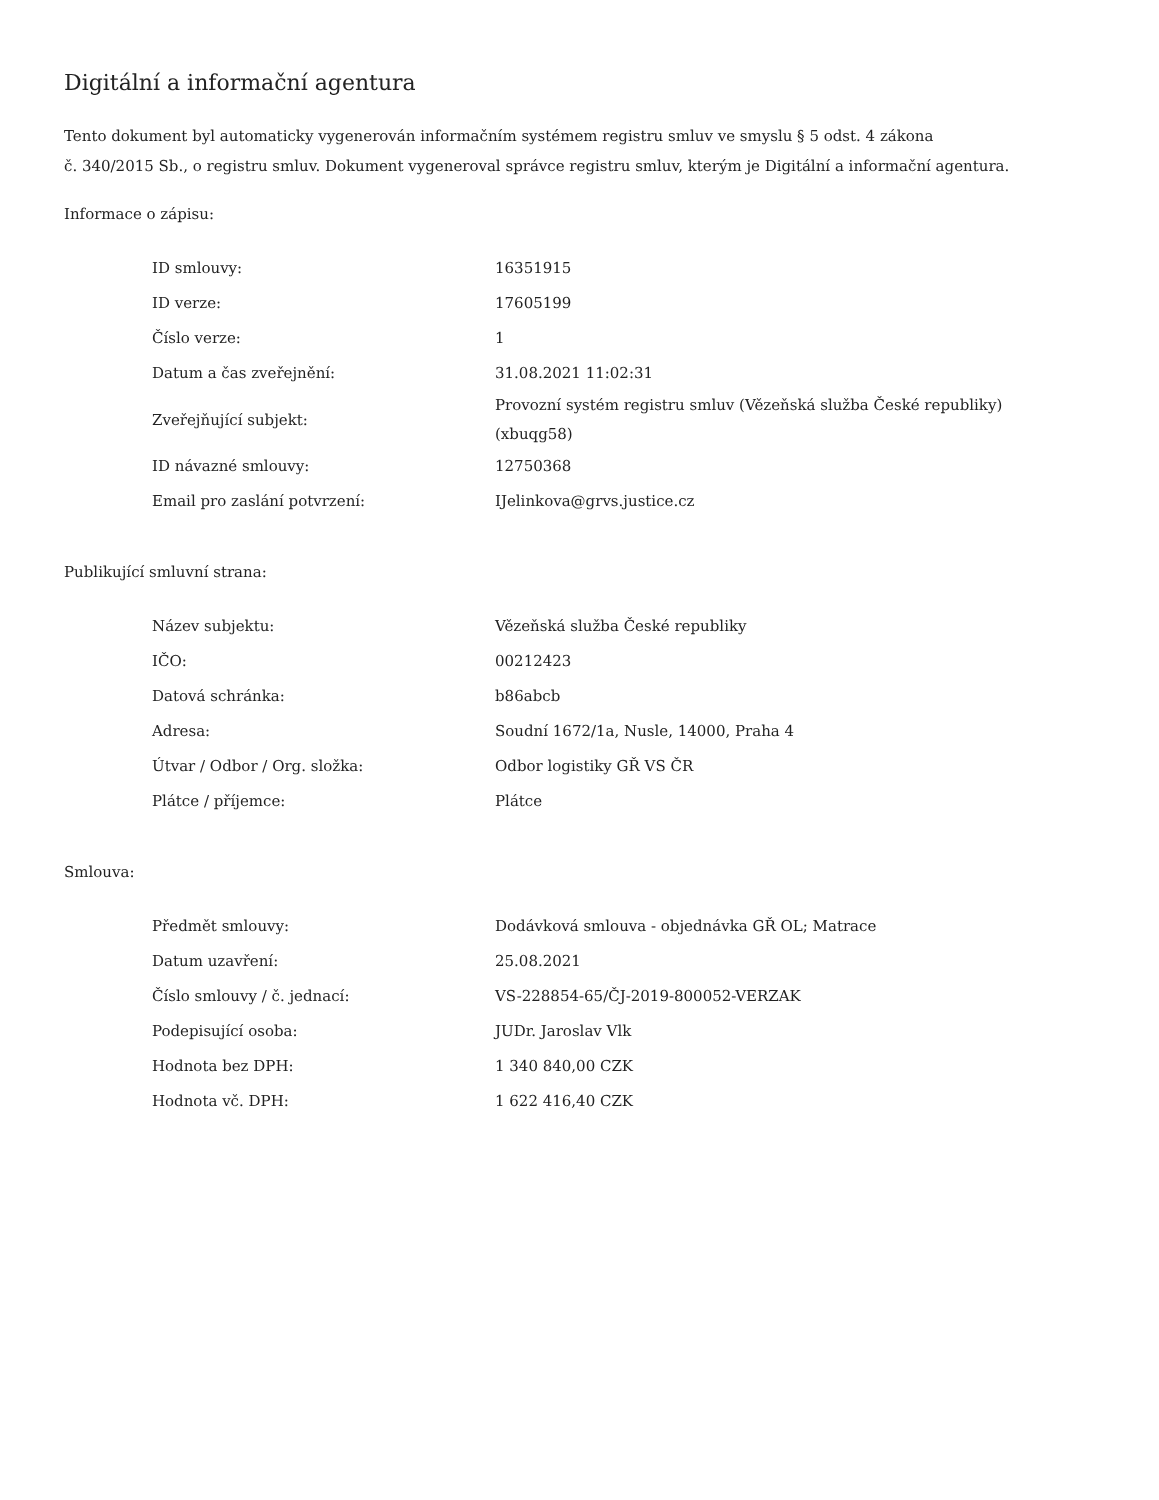Digitální a informační agentura
Tento dokument byl automaticky vygenerován informačním systémem registru smluv ve smyslu § 5 odst. 4 zákona
č. 340/2015 Sb., o registru smluv. Dokument vygeneroval správce registru smluv, kterým je Digitální a informační agentura.
Informace o zápisu:
| ID smlouvy: | 16351915 |
| ID verze: | 17605199 |
| Číslo verze: | 1 |
| Datum a čas zveřejnění: | 31.08.2021 11:02:31 |
| Zveřejňující subjekt: | Provozní systém registru smluv (Vězeňská služba České republiky) (xbuqg58) |
| ID návazné smlouvy: | 12750368 |
| Email pro zaslání potvrzení: | IJelinkova@grvs.justice.cz |
Publikující smluvní strana:
| Název subjektu: | Vězeňská služba České republiky |
| IČO: | 00212423 |
| Datová schránka: | b86abcb |
| Adresa: | Soudní 1672/1a, Nusle, 14000, Praha 4 |
| Útvar / Odbor / Org. složka: | Odbor logistiky GŘ VS ČR |
| Plátce / příjemce: | Plátce |
Smlouva:
| Předmět smlouvy: | Dodávková smlouva - objednávka GŘ OL; Matrace |
| Datum uzavření: | 25.08.2021 |
| Číslo smlouvy / č. jednací: | VS-228854-65/ČJ-2019-800052-VERZAK |
| Podepisující osoba: | JUDr. Jaroslav Vlk |
| Hodnota bez DPH: | 1 340 840,00 CZK |
| Hodnota vč. DPH: | 1 622 416,40 CZK |